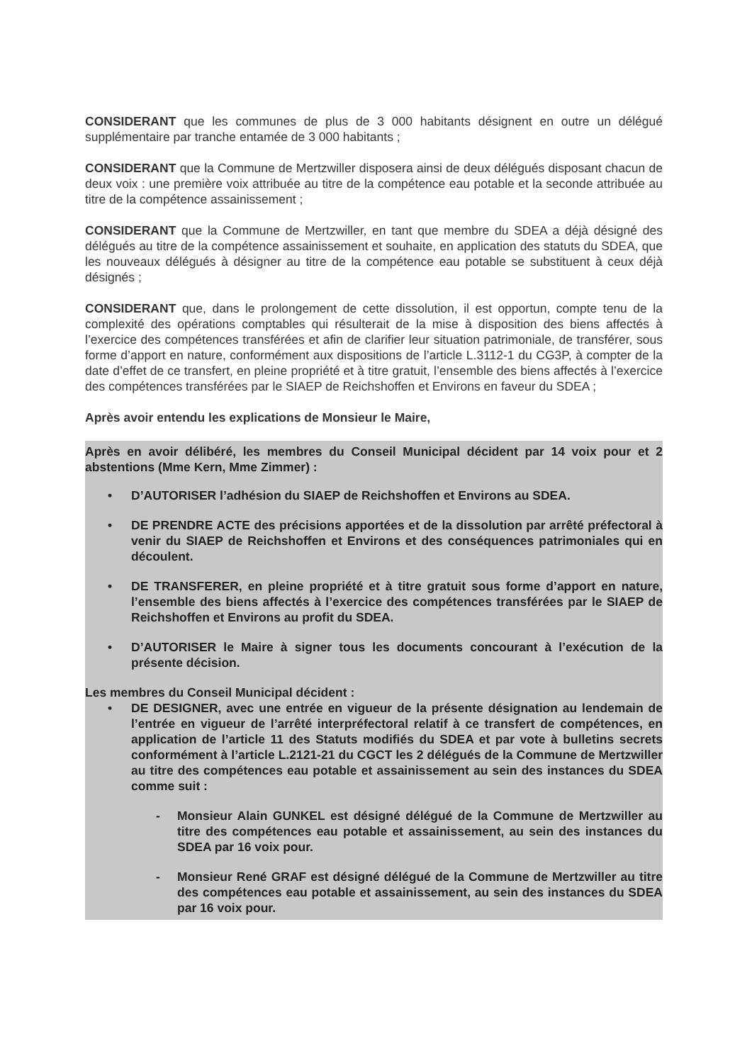CONSIDERANT que les communes de plus de 3 000 habitants désignent en outre un délégué supplémentaire par tranche entamée de 3 000 habitants ;
CONSIDERANT que la Commune de Mertzwiller disposera ainsi de deux délégués disposant chacun de deux voix : une première voix attribuée au titre de la compétence eau potable et la seconde attribuée au titre de la compétence assainissement ;
CONSIDERANT que la Commune de Mertzwiller, en tant que membre du SDEA a déjà désigné des délégués au titre de la compétence assainissement et souhaite, en application des statuts du SDEA, que les nouveaux délégués à désigner au titre de la compétence eau potable se substituent à ceux déjà désignés ;
CONSIDERANT que, dans le prolongement de cette dissolution, il est opportun, compte tenu de la complexité des opérations comptables qui résulterait de la mise à disposition des biens affectés à l’exercice des compétences transférées et afin de clarifier leur situation patrimoniale, de transférer, sous forme d’apport en nature, conformément aux dispositions de l’article L.3112-1 du CG3P, à compter de la date d’effet de ce transfert, en pleine propriété et à titre gratuit, l’ensemble des biens affectés à l’exercice des compétences transférées par le SIAEP de Reichshoffen et Environs en faveur du SDEA ;
Après avoir entendu les explications de Monsieur le Maire,
Après en avoir délibéré, les membres du Conseil Municipal décident par 14 voix pour et 2 abstentions (Mme Kern, Mme Zimmer) :
• D’AUTORISER l’adhésion du SIAEP de Reichshoffen et Environs au SDEA.
• DE PRENDRE ACTE des précisions apportées et de la dissolution par arrêté préfectoral à venir du SIAEP de Reichshoffen et Environs et des conséquences patrimoniales qui en découlent.
• DE TRANSFERER, en pleine propriété et à titre gratuit sous forme d’apport en nature, l’ensemble des biens affectés à l’exercice des compétences transférées par le SIAEP de Reichshoffen et Environs au profit du SDEA.
• D’AUTORISER le Maire à signer tous les documents concourant à l’exécution de la présente décision.
Les membres du Conseil Municipal décident :
• DE DESIGNER, avec une entrée en vigueur de la présente désignation au lendemain de l’entrée en vigueur de l’arrêté interpréfectoral relatif à ce transfert de compétences, en application de l’article 11 des Statuts modifiés du SDEA et par vote à bulletins secrets conformément à l’article L.2121-21 du CGCT les 2 délégués de la Commune de Mertzwiller au titre des compétences eau potable et assainissement au sein des instances du SDEA comme suit :
- Monsieur Alain GUNKEL est désigné délégué de la Commune de Mertzwiller au titre des compétences eau potable et assainissement, au sein des instances du SDEA par 16 voix pour.
- Monsieur René GRAF est désigné délégué de la Commune de Mertzwiller au titre des compétences eau potable et assainissement, au sein des instances du SDEA par 16 voix pour.